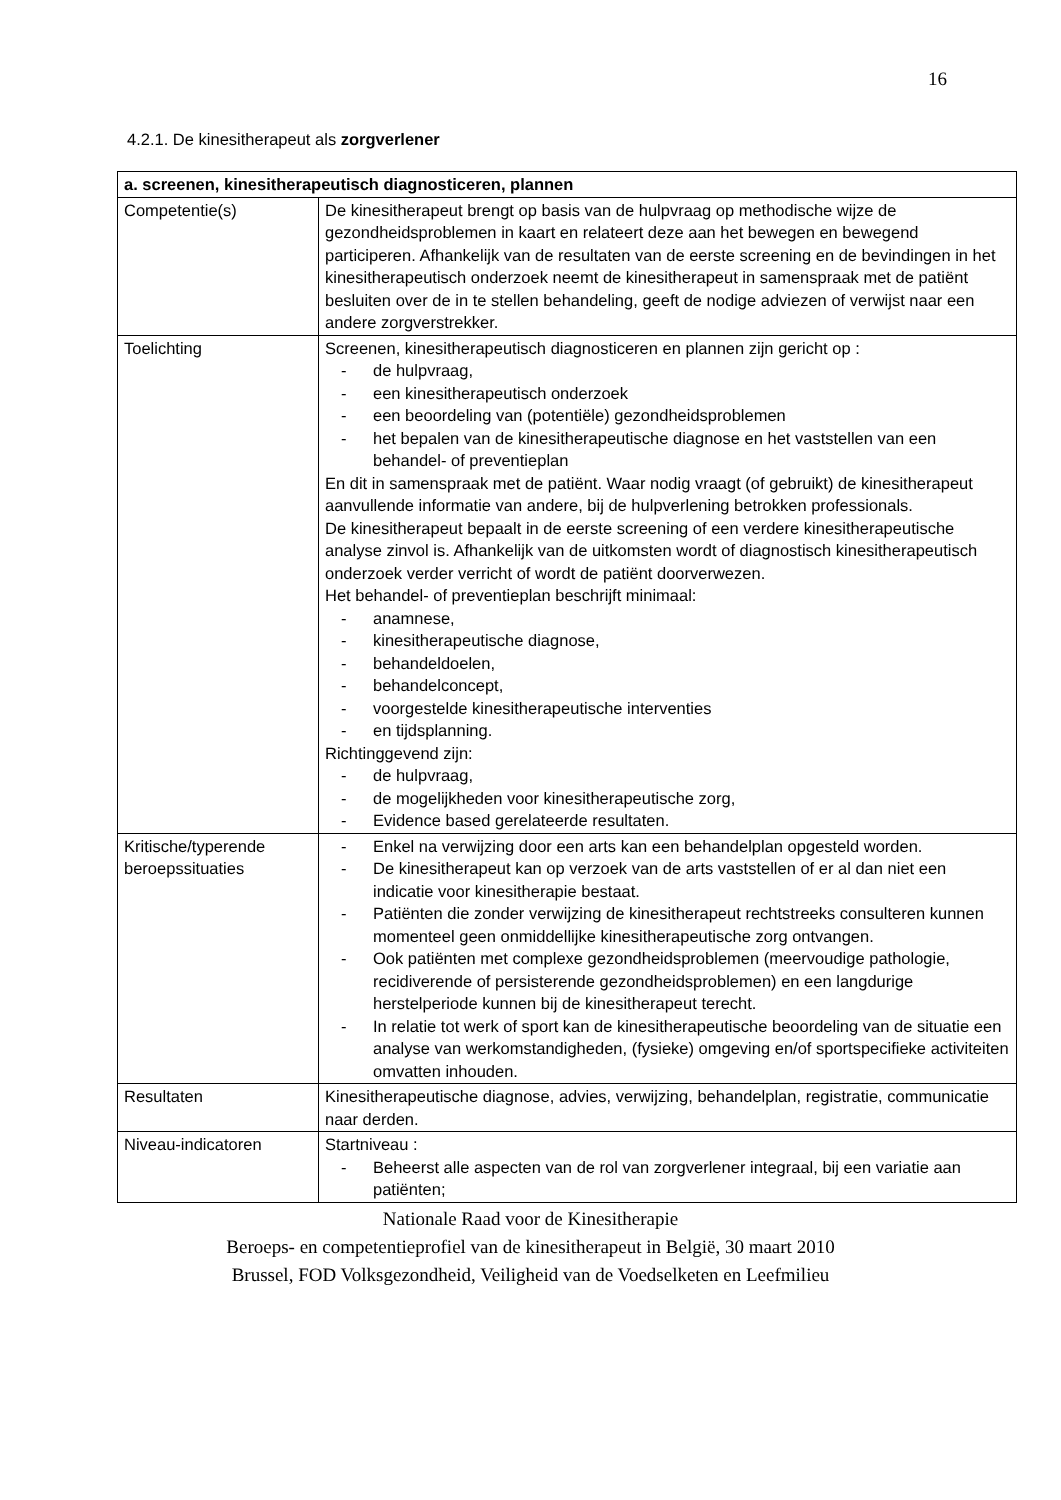16
4.2.1. De kinesitherapeut als zorgverlener
| a. screenen, kinesitherapeutisch diagnosticeren, plannen | |
| --- | --- |
| Competentie(s) | De kinesitherapeut brengt op basis van de hulpvraag op methodische wijze de gezondheidsproblemen in kaart en relateert deze aan het bewegen en bewegend participeren. Afhankelijk van de resultaten van de eerste screening en de bevindingen in het kinesitherapeutisch onderzoek neemt de kinesitherapeut in samenspraak met de patiënt besluiten over de in te stellen behandeling, geeft de nodige adviezen of verwijst naar een andere zorgverstrekker. |
| Toelichting | Screenen, kinesitherapeutisch diagnosticeren en plannen zijn gericht op : - de hulpvraag, - een kinesitherapeutisch onderzoek - een beoordeling van (potentiële) gezondheidsproblemen - het bepalen van de kinesitherapeutische diagnose en het vaststellen van een behandel- of preventieplan En dit in samenspraak met de patiënt. Waar nodig vraagt (of gebruikt) de kinesitherapeut aanvullende informatie van andere, bij de hulpverlening betrokken professionals. De kinesitherapeut bepaalt in de eerste screening of een verdere kinesitherapeutische analyse zinvol is. Afhankelijk van de uitkomsten wordt of diagnostisch kinesitherapeutisch onderzoek verder verricht of wordt de patiënt doorverwezen. Het behandel- of preventieplan beschrijft minimaal: - anamnese, - kinesitherapeutische diagnose, - behandeldoelen, - behandelconcept, - voorgestelde kinesitherapeutische interventies - en tijdsplanning. Richtinggevend zijn: - de hulpvraag, - de mogelijkheden voor kinesitherapeutische zorg, - Evidence based gerelateerde resultaten. |
| Kritische/typerende beroepssituaties | - Enkel na verwijzing door een arts kan een behandelplan opgesteld worden. - De kinesitherapeut kan op verzoek van de arts vaststellen of er al dan niet een indicatie voor kinesitherapie bestaat. - Patiënten die zonder verwijzing de kinesitherapeut rechtstreeks consulteren kunnen momenteel geen onmiddellijke kinesitherapeutische zorg ontvangen. - Ook patiënten met complexe gezondheidsproblemen (meervoudige pathologie, recidiverende of persisterende gezondheidsproblemen) en een langdurige herstelperiode kunnen bij de kinesitherapeut terecht. - In relatie tot werk of sport kan de kinesitherapeutische beoordeling van de situatie een analyse van werkomstandigheden, (fysieke) omgeving en/of sportspecifieke activiteiten omvatten inhouden. |
| Resultaten | Kinesitherapeutische diagnose, advies, verwijzing, behandelplan, registratie, communicatie naar derden. |
| Niveau-indicatoren | Startniveau : - Beheerst alle aspecten van de rol van zorgverlener integraal, bij een variatie aan patiënten; |
Nationale Raad voor de Kinesitherapie
Beroeps- en competentieprofiel van de kinesitherapeut in België, 30 maart 2010
Brussel, FOD Volksgezondheid, Veiligheid van de Voedselketen en Leefmilieu